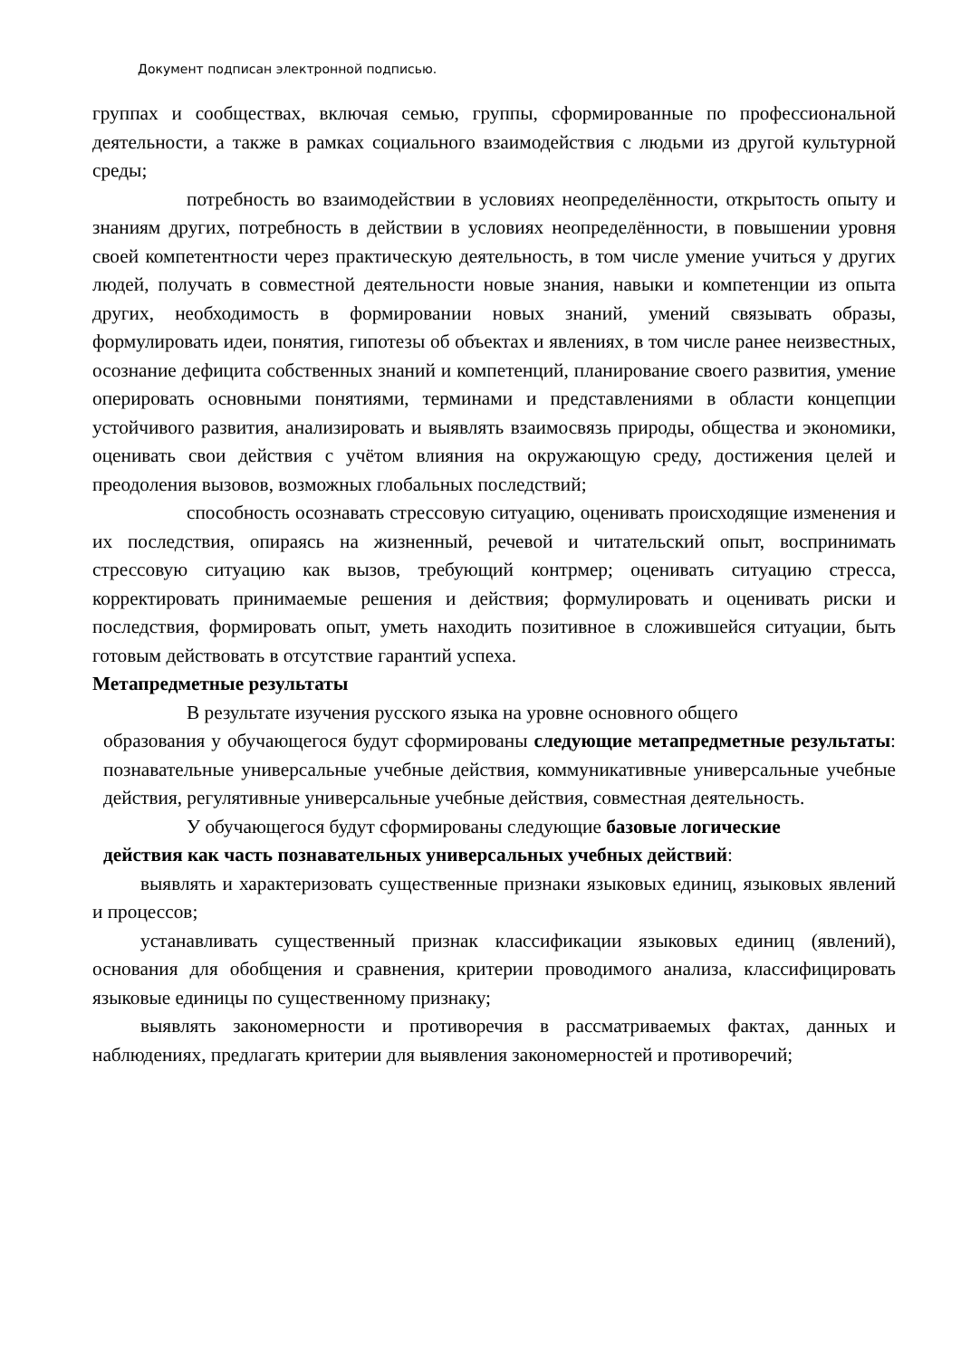Документ подписан электронной подписью.
группах и сообществах, включая семью, группы, сформированные по профессиональной деятельности, а также в рамках социального взаимодействия с людьми из другой культурной среды;
потребность во взаимодействии в условиях неопределённости, открытость опыту и знаниям других, потребность в действии в условиях неопределённости, в повышении уровня своей компетентности через практическую деятельность, в том числе умение учиться у других людей, получать в совместной деятельности новые знания, навыки и компетенции из опыта других, необходимость в формировании новых знаний, умений связывать образы, формулировать идеи, понятия, гипотезы об объектах и явлениях, в том числе ранее неизвестных, осознание дефицита собственных знаний и компетенций, планирование своего развития, умение оперировать основными понятиями, терминами и представлениями в области концепции устойчивого развития, анализировать и выявлять взаимосвязь природы, общества и экономики, оценивать свои действия с учётом влияния на окружающую среду, достижения целей и преодоления вызовов, возможных глобальных последствий;
способность осознавать стрессовую ситуацию, оценивать происходящие изменения и их последствия, опираясь на жизненный, речевой и читательский опыт, воспринимать стрессовую ситуацию как вызов, требующий контрмер; оценивать ситуацию стресса, корректировать принимаемые решения и действия; формулировать и оценивать риски и последствия, формировать опыт, уметь находить позитивное в сложившейся ситуации, быть готовым действовать в отсутствие гарантий успеха.
Метапредметные результаты
В результате изучения русского языка на уровне основного общего
образования у обучающегося будут сформированы следующие метапредметные результаты: познавательные универсальные учебные действия, коммуникативные универсальные учебные действия, регулятивные универсальные учебные действия, совместная деятельность.
У обучающегося будут сформированы следующие базовые логические
действия как часть познавательных универсальных учебных действий:
выявлять и характеризовать существенные признаки языковых единиц, языковых явлений и процессов;
устанавливать существенный признак классификации языковых единиц (явлений), основания для обобщения и сравнения, критерии проводимого анализа, классифицировать языковые единицы по существенному признаку;
выявлять закономерности и противоречия в рассматриваемых фактах, данных и наблюдениях, предлагать критерии для выявления закономерностей и противоречий;